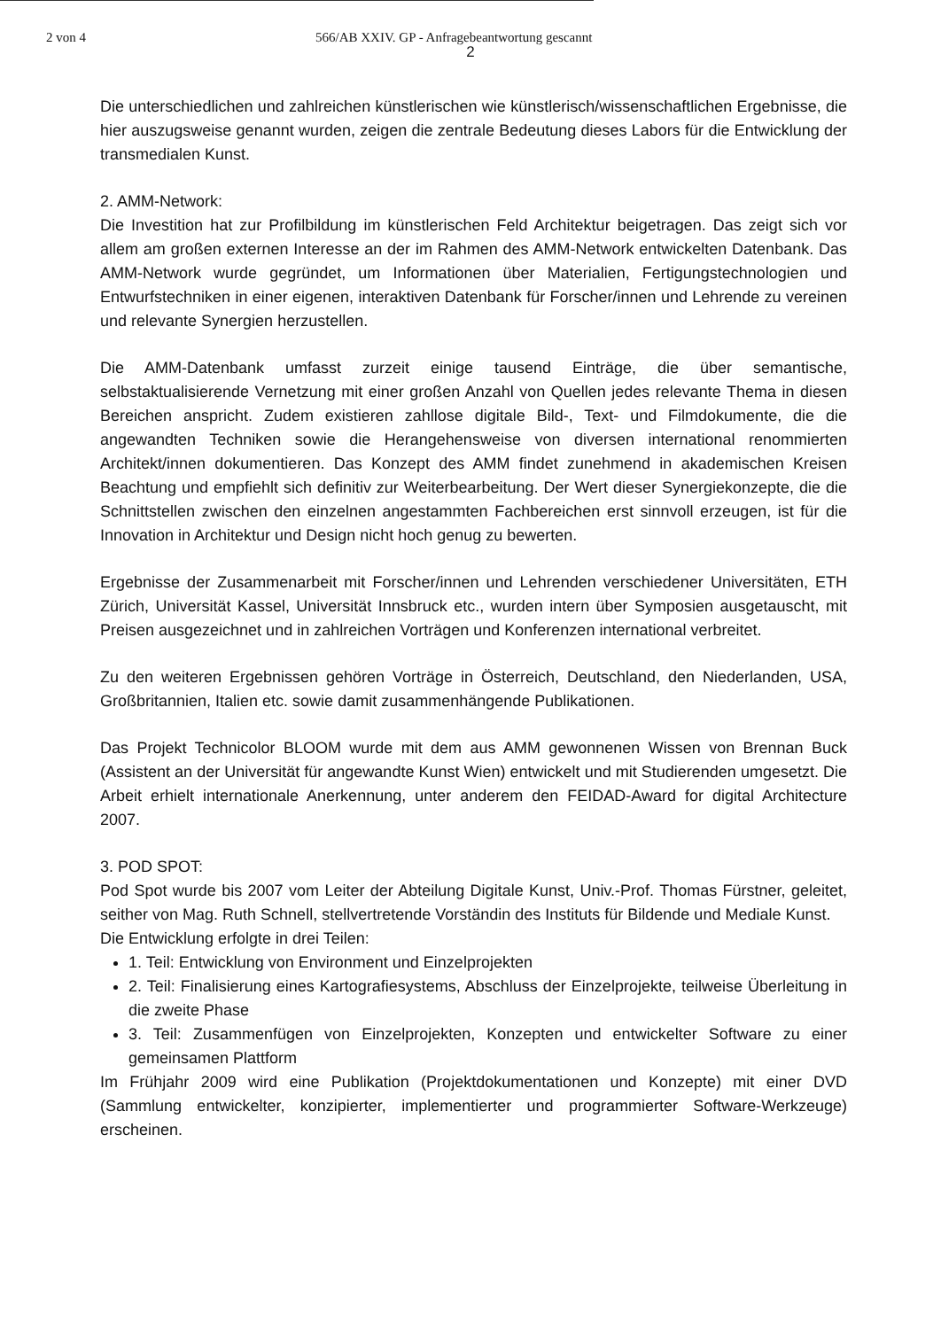2 von 4 566/AB XXIV. GP - Anfragebeantwortung gescannt
2
Die unterschiedlichen und zahlreichen künstlerischen wie künstlerisch/wissenschaftlichen Ergebnisse, die hier auszugsweise genannt wurden, zeigen die zentrale Bedeutung dieses Labors für die Entwicklung der transmedialen Kunst.
2. AMM-Network:
Die Investition hat zur Profilbildung im künstlerischen Feld Architektur beigetragen. Das zeigt sich vor allem am großen externen Interesse an der im Rahmen des AMM-Network entwickelten Datenbank. Das AMM-Network wurde gegründet, um Informationen über Materialien, Fertigungstechnologien und Entwurfstechniken in einer eigenen, interaktiven Datenbank für Forscher/innen und Lehrende zu vereinen und relevante Synergien herzustellen.
Die AMM-Datenbank umfasst zurzeit einige tausend Einträge, die über semantische, selbstaktualisierende Vernetzung mit einer großen Anzahl von Quellen jedes relevante Thema in diesen Bereichen anspricht. Zudem existieren zahllose digitale Bild-, Text- und Filmdokumente, die die angewandten Techniken sowie die Herangehensweise von diversen international renommierten Architekt/innen dokumentieren. Das Konzept des AMM findet zunehmend in akademischen Kreisen Beachtung und empfiehlt sich definitiv zur Weiterbearbeitung. Der Wert dieser Synergiekonzepte, die die Schnittstellen zwischen den einzelnen angestammten Fachbereichen erst sinnvoll erzeugen, ist für die Innovation in Architektur und Design nicht hoch genug zu bewerten.
Ergebnisse der Zusammenarbeit mit Forscher/innen und Lehrenden verschiedener Universitäten, ETH Zürich, Universität Kassel, Universität Innsbruck etc., wurden intern über Symposien ausgetauscht, mit Preisen ausgezeichnet und in zahlreichen Vorträgen und Konferenzen international verbreitet.
Zu den weiteren Ergebnissen gehören Vorträge in Österreich, Deutschland, den Niederlanden, USA, Großbritannien, Italien etc. sowie damit zusammenhängende Publikationen.
Das Projekt Technicolor BLOOM wurde mit dem aus AMM gewonnenen Wissen von Brennan Buck (Assistent an der Universität für angewandte Kunst Wien) entwickelt und mit Studierenden umgesetzt. Die Arbeit erhielt internationale Anerkennung, unter anderem den FEIDAD-Award for digital Architecture 2007.
3. POD SPOT:
Pod Spot wurde bis 2007 vom Leiter der Abteilung Digitale Kunst, Univ.-Prof. Thomas Fürstner, geleitet, seither von Mag. Ruth Schnell, stellvertretende Vorständin des Instituts für Bildende und Mediale Kunst.
Die Entwicklung erfolgte in drei Teilen:
1. Teil: Entwicklung von Environment und Einzelprojekten
2. Teil: Finalisierung eines Kartografiesystems, Abschluss der Einzelprojekte, teilweise Überleitung in die zweite Phase
3. Teil: Zusammenfügen von Einzelprojekten, Konzepten und entwickelter Software zu einer gemeinsamen Plattform
Im Frühjahr 2009 wird eine Publikation (Projektdokumentationen und Konzepte) mit einer DVD (Sammlung entwickelter, konzipierter, implementierter und programmierter Software-Werkzeuge) erscheinen.